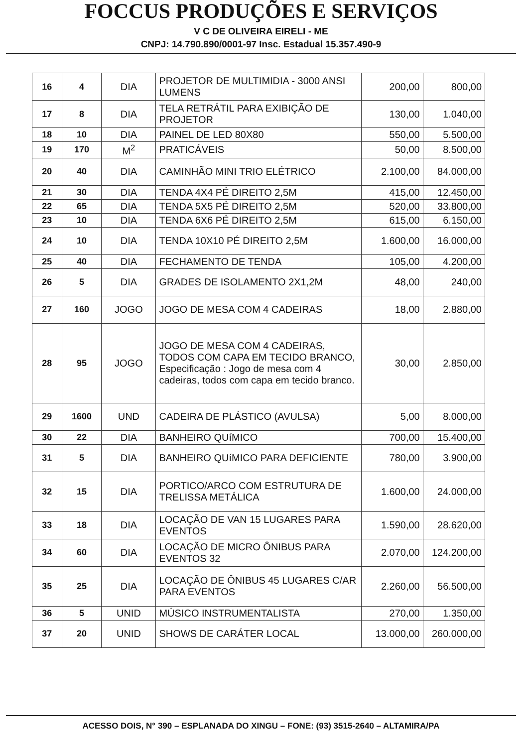FOCCUS PRODUÇÕES E SERVIÇOS
V C DE OLIVEIRA EIRELI - ME
CNPJ: 14.790.890/0001-97 Insc. Estadual 15.357.490-9
| 16 | 4 | DIA | PROJETOR DE MULTIMIDIA - 3000 ANSI LUMENS | 200,00 | 800,00 |
| 17 | 8 | DIA | TELA RETRÁTIL PARA EXIBIÇÃO DE PROJETOR | 130,00 | 1.040,00 |
| 18 | 10 | DIA | PAINEL DE LED 80X80 | 550,00 | 5.500,00 |
| 19 | 170 | M<sup>2</sup> | PRATICÁVEIS | 50,00 | 8.500,00 |
| 20 | 40 | DIA | CAMINHÃO MINI TRIO ELÉTRICO | 2.100,00 | 84.000,00 |
| 21 | 30 | DIA | TENDA 4X4 PÉ DIREITO 2,5M | 415,00 | 12.450,00 |
| 22 | 65 | DIA | TENDA 5X5 PÉ DIREITO 2,5M | 520,00 | 33.800,00 |
| 23 | 10 | DIA | TENDA 6X6 PÉ DIREITO 2,5M | 615,00 | 6.150,00 |
| 24 | 10 | DIA | TENDA 10X10 PÉ DIREITO 2,5M | 1.600,00 | 16.000,00 |
| 25 | 40 | DIA | FECHAMENTO DE TENDA | 105,00 | 4.200,00 |
| 26 | 5 | DIA | GRADES DE ISOLAMENTO 2X1,2M | 48,00 | 240,00 |
| 27 | 160 | JOGO | JOGO DE MESA COM 4 CADEIRAS | 18,00 | 2.880,00 |
| 28 | 95 | JOGO | JOGO DE MESA COM 4 CADEIRAS, TODOS COM CAPA EM TECIDO BRANCO, Especificação : Jogo de mesa com 4 cadeiras, todos com capa em tecido branco. | 30,00 | 2.850,00 |
| 29 | 1600 | UND | CADEIRA DE PLÁSTICO (AVULSA) | 5,00 | 8.000,00 |
| 30 | 22 | DIA | BANHEIRO QUíMICO | 700,00 | 15.400,00 |
| 31 | 5 | DIA | BANHEIRO QUíMICO PARA DEFICIENTE | 780,00 | 3.900,00 |
| 32 | 15 | DIA | PORTICO/ARCO COM ESTRUTURA DE TRELISSA METÁLICA | 1.600,00 | 24.000,00 |
| 33 | 18 | DIA | LOCAÇÃO DE VAN 15 LUGARES PARA EVENTOS | 1.590,00 | 28.620,00 |
| 34 | 60 | DIA | LOCAÇÃO DE MICRO ÔNIBUS PARA EVENTOS 32 | 2.070,00 | 124.200,00 |
| 35 | 25 | DIA | LOCAÇÃO DE ÔNIBUS 45 LUGARES C/AR PARA EVENTOS | 2.260,00 | 56.500,00 |
| 36 | 5 | UNID | MÚSICO INSTRUMENTALISTA | 270,00 | 1.350,00 |
| 37 | 20 | UNID | SHOWS DE CARÁTER LOCAL | 13.000,00 | 260.000,00 |
ACESSO DOIS, N° 390 – ESPLANADA DO XINGU – FONE: (93) 3515-2640 – ALTAMIRA/PA